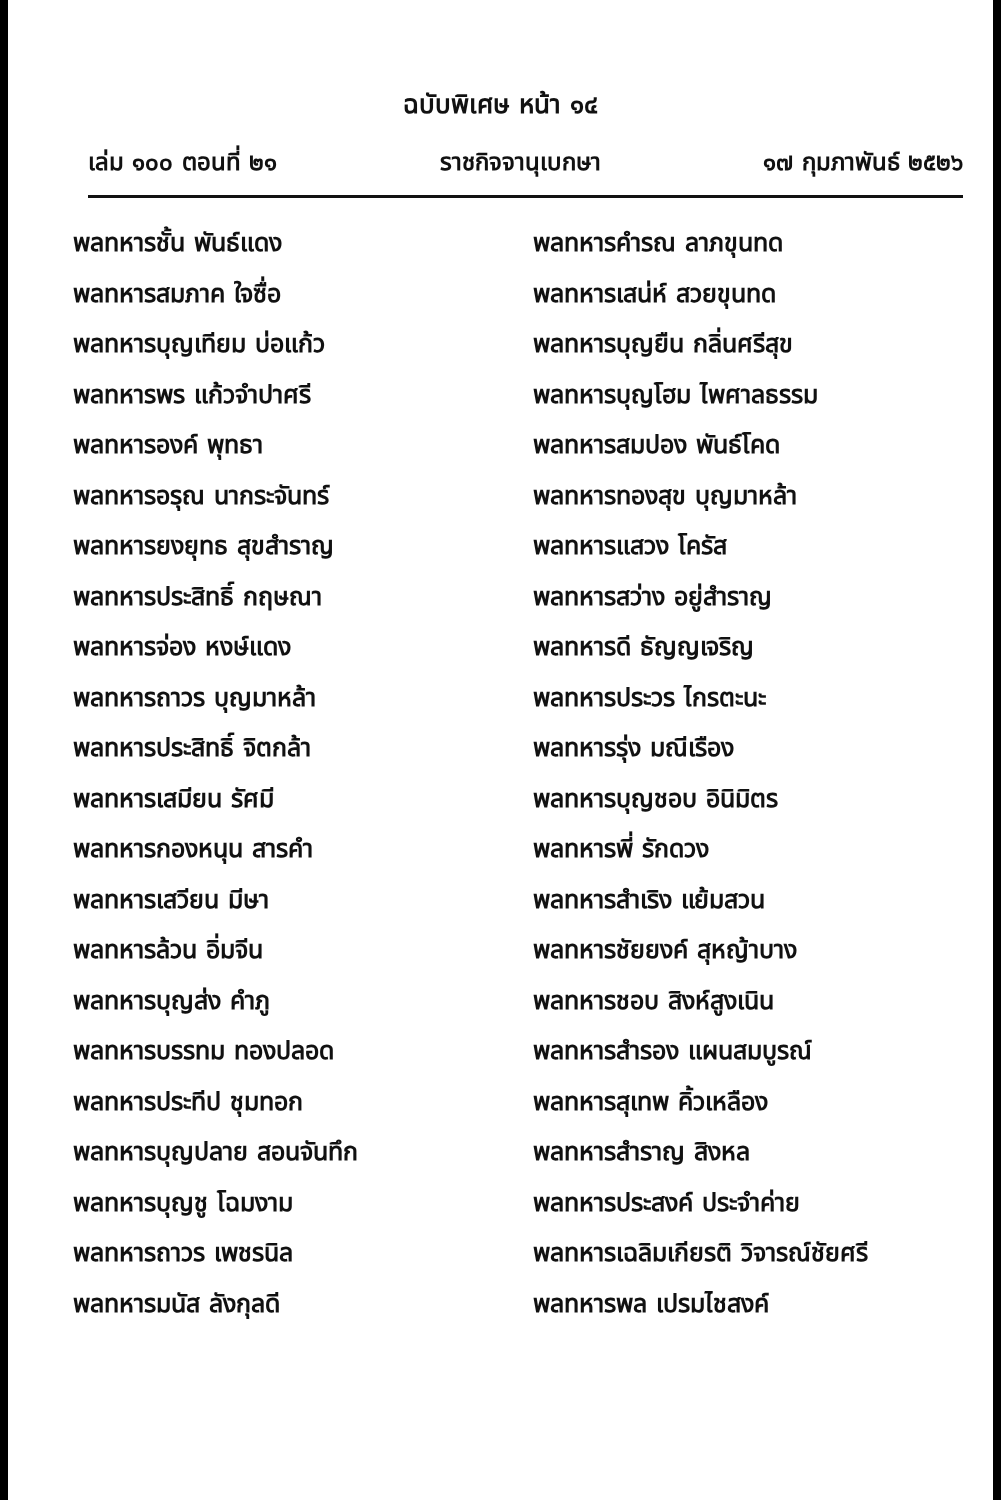ฉบับพิเศษ หน้า ๑๔
เล่ม ๑๐๐ ตอนที่ ๒๑ ราชกิจจานุเบกษา ๑๗ กุมภาพันธ์ ๒๕๒๖
พลทหารชั้น พันธ์แดง
พลทหารสมภาค ใจซื่อ
พลทหารบุญเทียม บ่อแก้ว
พลทหารพร แก้วจำปาศรี
พลทหารองค์ พุทธา
พลทหารอรุณ นากระจันทร์
พลทหารยงยุทธ สุขสำราญ
พลทหารประสิทธิ์ กฤษณา
พลทหารจ่อง หงษ์แดง
พลทหารถาวร บุญมาหล้า
พลทหารประสิทธิ์ จิตกล้า
พลทหารเสมียน รัศมี
พลทหารกองหนุน สารคำ
พลทหารเสวียน มีษา
พลทหารล้วน อิ่มจีน
พลทหารบุญส่ง คำภู
พลทหารบรรทม ทองปลอด
พลทหารประทีป ชุมทอก
พลทหารบุญปลาย สอนจันทึก
พลทหารบุญชู โฉมงาม
พลทหารถาวร เพชรนิล
พลทหารมนัส ลังกุลดี
พลทหารคำรณ ลาภขุนทด
พลทหารเสน่ห์ สวยขุนทด
พลทหารบุญยืน กลิ่นศรีสุข
พลทหารบุญโฮม ไพศาลธรรม
พลทหารสมปอง พันธ์โคด
พลทหารทองสุข บุญมาหล้า
พลทหารแสวง โครัส
พลทหารสว่าง อยู่สำราญ
พลทหารดี ธัญญเจริญ
พลทหารประวร ไกรตะนะ
พลทหารรุ่ง มณีเรือง
พลทหารบุญชอบ อินิมิตร
พลทหารพี่ รักดวง
พลทหารสำเริง แย้มสวน
พลทหารชัยยงค์ สุหญ้าบาง
พลทหารชอบ สิงห์สูงเนิน
พลทหารสำรอง แผนสมบูรณ์
พลทหารสุเทพ คิ้วเหลือง
พลทหารสำราญ สิงหล
พลทหารประสงค์ ประจำค่าย
พลทหารเฉลิมเกียรติ วิจารณ์ชัยศรี
พลทหารพล เปรมไชสงค์